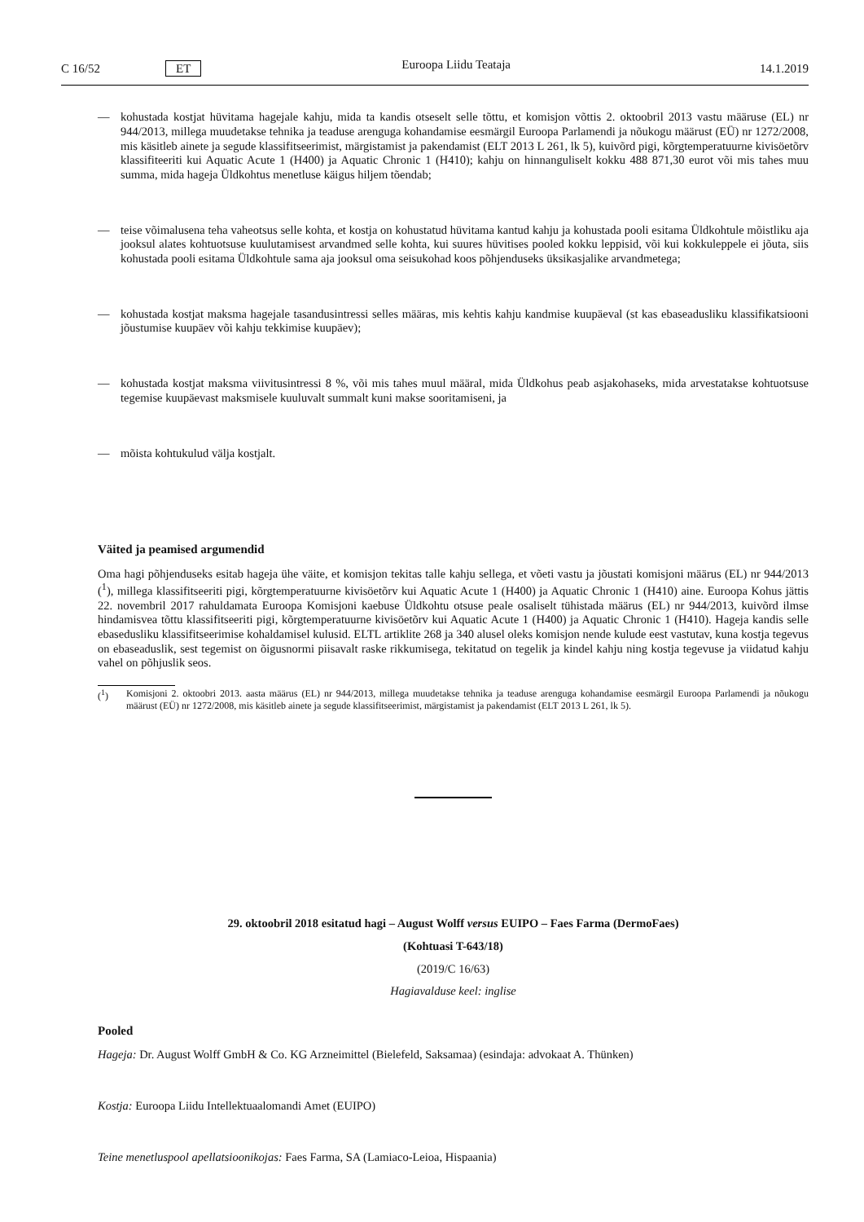C 16/52 ET Euroopa Liidu Teataja 14.1.2019
— kohustada kostjat hüvitama hagejale kahju, mida ta kandis otseselt selle tõttu, et komisjon võttis 2. oktoobril 2013 vastu määruse (EL) nr 944/2013, millega muudetakse tehnika ja teaduse arenguga kohandamise eesmärgil Euroopa Parlamendi ja nõukogu määrust (EÜ) nr 1272/2008, mis käsitleb ainete ja segude klassifitseerimist, märgistamist ja pakendamist (ELT 2013 L 261, lk 5), kuivõrd pigi, kõrgtemperatuurne kivisöetõrv klassifiteeriti kui Aquatic Acute 1 (H400) ja Aquatic Chronic 1 (H410); kahju on hinnanguliselt kokku 488 871,30 eurot või mis tahes muu summa, mida hageja Üldkohtus menetluse käigus hiljem tõendab;
— teise võimalusena teha vaheotsus selle kohta, et kostja on kohustatud hüvitama kantud kahju ja kohustada pooli esitama Üldkohtule mõistliku aja jooksul alates kohtuotsuse kuulutamisest arvandmed selle kohta, kui suures hüvitises pooled kokku leppisid, või kui kokkuleppele ei jõuta, siis kohustada pooli esitama Üldkohtule sama aja jooksul oma seisukohad koos põhjenduseks üksikasjalike arvandmetega;
— kohustada kostjat maksma hagejale tasandusintressi selles määras, mis kehtis kahju kandmise kuupäeval (st kas ebaseadusliku klassifikatsiooni jõustumise kuupäev või kahju tekkimise kuupäev);
— kohustada kostjat maksma viivitusintressi 8 %, või mis tahes muul määral, mida Üldkohus peab asjakohaseks, mida arvestatakse kohtuotsuse tegemise kuupäevast maksmisele kuuluvalt summalt kuni makse sooritamiseni, ja
— mõista kohtukulud välja kostjalt.
Väited ja peamised argumendid
Oma hagi põhjenduseks esitab hageja ühe väite, et komisjon tekitas talle kahju sellega, et võeti vastu ja jõustati komisjoni määrus (EL) nr 944/2013 (<sup>1</sup>), millega klassifitseeriti pigi, kõrgtemperatuurne kivisöetõrv kui Aquatic Acute 1 (H400) ja Aquatic Chronic 1 (H410) aine. Euroopa Kohus jättis 22. novembril 2017 rahuldamata Euroopa Komisjoni kaebuse Üldkohtu otsuse peale osaliselt tühistada määrus (EL) nr 944/2013, kuivõrd ilmse hindamisvea tõttu klassifitseeriti pigi, kõrgtemperatuurne kivisöetõrv kui Aquatic Acute 1 (H400) ja Aquatic Chronic 1 (H410). Hageja kandis selle ebasedusliku klassifitseerimise kohaldamisel kulusid. ELTL artiklite 268 ja 340 alusel oleks komisjon nende kulude eest vastutav, kuna kostja tegevus on ebaseaduslik, sest tegemist on õigusnormi piisavalt raske rikkumisega, tekitatud on tegelik ja kindel kahju ning kostja tegevuse ja viidatud kahju vahel on põhjuslik seos.
(<sup>1</sup>) Komisjoni 2. oktoobri 2013. aasta määrus (EL) nr 944/2013, millega muudetakse tehnika ja teaduse arenguga kohandamise eesmärgil Euroopa Parlamendi ja nõukogu määrust (EÜ) nr 1272/2008, mis käsitleb ainete ja segude klassifitseerimist, märgistamist ja pakendamist (ELT 2013 L 261, lk 5).
29. oktoobril 2018 esitatud hagi – August Wolff versus EUIPO – Faes Farma (DermoFaes)
(Kohtuasi T-643/18)
(2019/C 16/63)
Hagiavalduse keel: inglise
Pooled
Hageja: Dr. August Wolff GmbH & Co. KG Arzneimittel (Bielefeld, Saksamaa) (esindaja: advokaat A. Thünken)
Kostja: Euroopa Liidu Intellektuaalomandi Amet (EUIPO)
Teine menetluspool apellatsioonikojas: Faes Farma, SA (Lamiaco-Leioa, Hispaania)